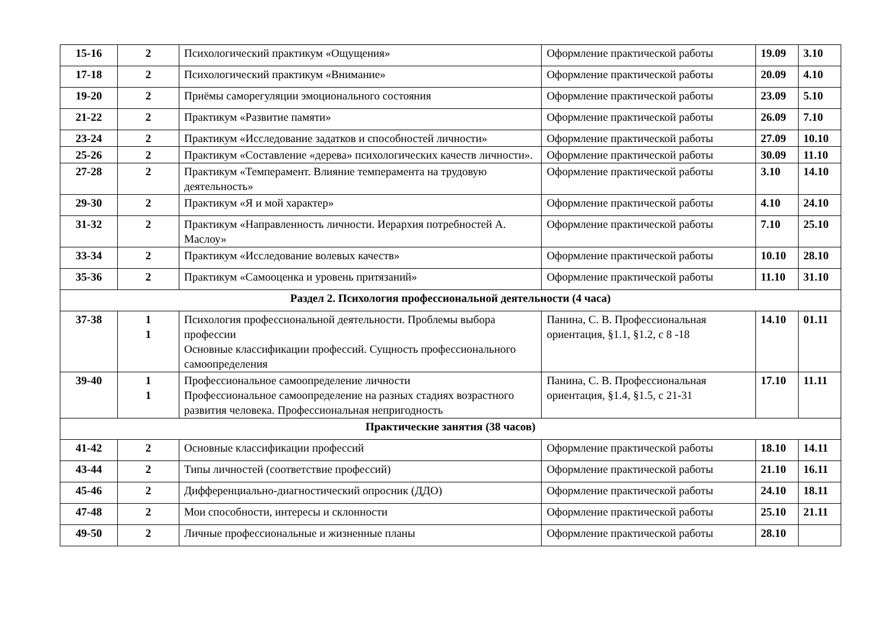| 15-16 | 2 | Психологический практикум «Ощущения» | Оформление практической работы | 19.09 | 3.10 |
| 17-18 | 2 | Психологический практикум «Внимание» | Оформление практической работы | 20.09 | 4.10 |
| 19-20 | 2 | Приёмы саморегуляции эмоционального состояния | Оформление практической работы | 23.09 | 5.10 |
| 21-22 | 2 | Практикум «Развитие памяти» | Оформление практической работы | 26.09 | 7.10 |
| 23-24 | 2 | Практикум «Исследование задатков и способностей личности» | Оформление практической работы | 27.09 | 10.10 |
| 25-26 | 2 | Практикум «Составление «дерева» психологических качеств личности». | Оформление практической работы | 30.09 | 11.10 |
| 27-28 | 2 | Практикум «Темперамент. Влияние темперамента на трудовую деятельность» | Оформление практической работы | 3.10 | 14.10 |
| 29-30 | 2 | Практикум «Я и мой характер» | Оформление практической работы | 4.10 | 24.10 |
| 31-32 | 2 | Практикум «Направленность личности. Иерархия потребностей А. Маслоу» | Оформление практической работы | 7.10 | 25.10 |
| 33-34 | 2 | Практикум «Исследование волевых качеств» | Оформление практической работы | 10.10 | 28.10 |
| 35-36 | 2 | Практикум «Самооценка и уровень притязаний» | Оформление практической работы | 11.10 | 31.10 |
| Раздел 2. Психология профессиональной деятельности (4 часа) | | | | | |
| 37-38 | 1 1 | Психология профессиональной деятельности. Проблемы выбора профессии Основные классификации профессий. Сущность профессионального самоопределения | Панина, С. В. Профессиональная ориентация, §1.1, §1.2, с 8 -18 | 14.10 | 01.11 |
| 39-40 | 1 1 | Профессиональное самоопределение личности Профессиональное самоопределение на разных стадиях возрастного развития человека. Профессиональная непригодность | Панина, С. В. Профессиональная ориентация, §1.4, §1.5, с 21-31 | 17.10 | 11.11 |
| Практические занятия (38 часов) | | | | | |
| 41-42 | 2 | Основные классификации профессий | Оформление практической работы | 18.10 | 14.11 |
| 43-44 | 2 | Типы личностей (соответствие профессий) | Оформление практической работы | 21.10 | 16.11 |
| 45-46 | 2 | Дифференциально-диагностический опросник (ДДО) | Оформление практической работы | 24.10 | 18.11 |
| 47-48 | 2 | Мои способности, интересы и склонности | Оформление практической работы | 25.10 | 21.11 |
| 49-50 | 2 | Личные профессиональные и жизненные планы | Оформление практической работы | 28.10 | |